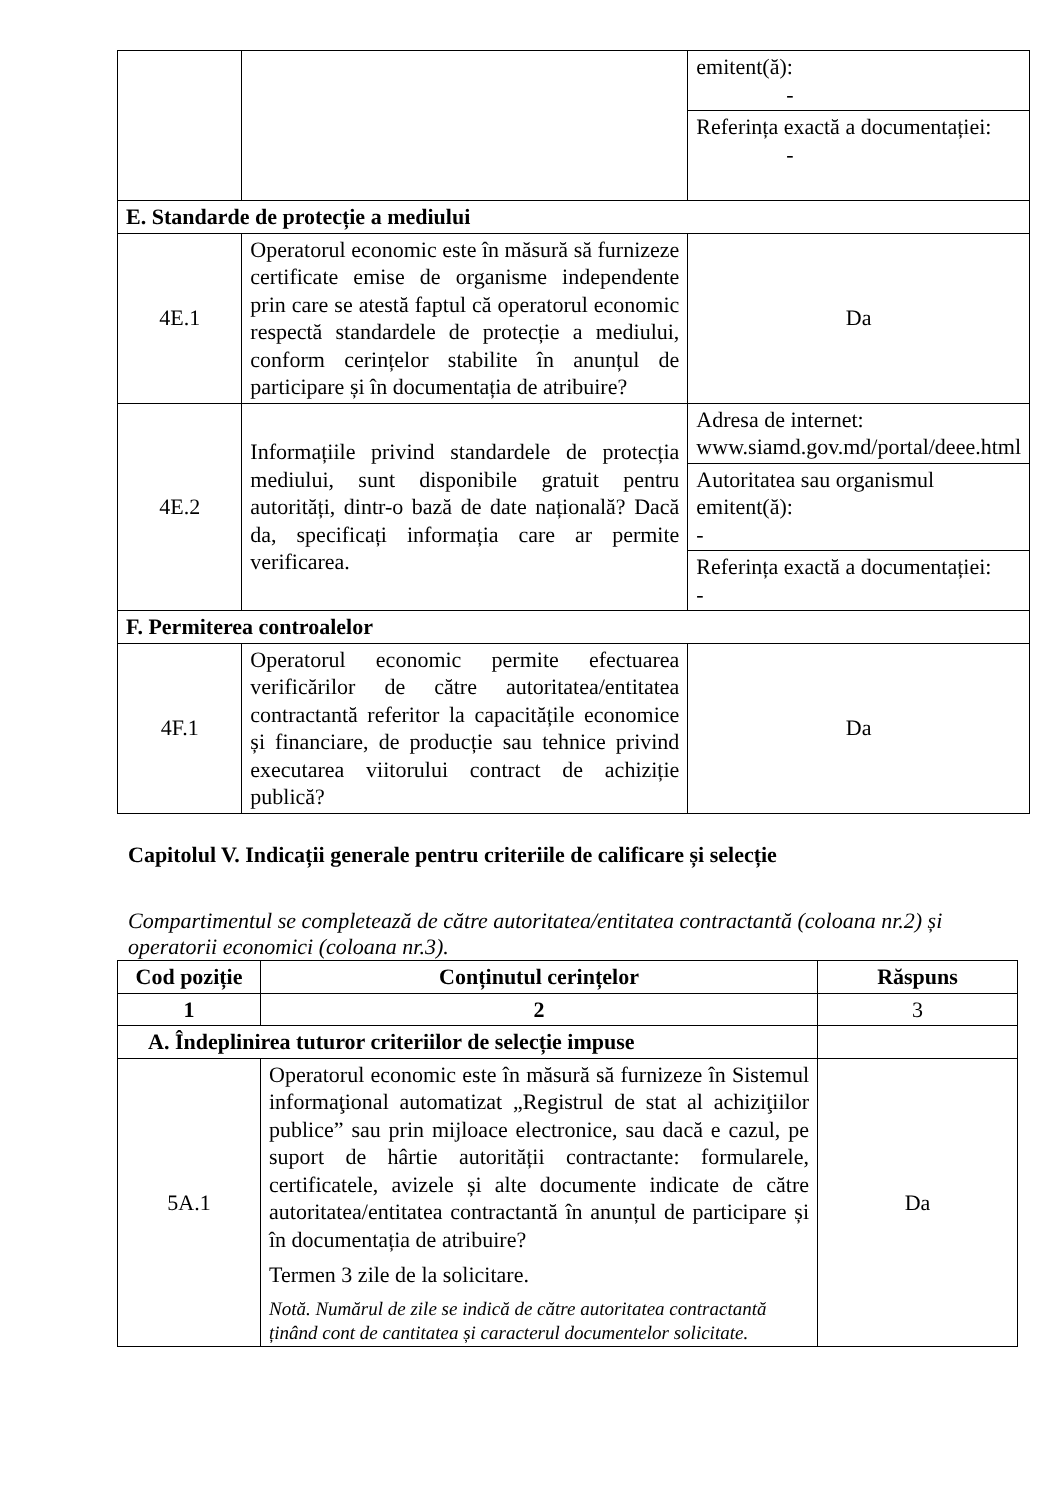| | | emitent(ă): - Referința exactă a documentației: - |
| E. Standarde de protecție a mediului | | |
| 4E.1 | Operatorul economic este în măsură să furnizeze certificate emise de organisme independente prin care se atestă faptul că operatorul economic respectă standardele de protecție a mediului, conform cerințelor stabilite în anunțul de participare și în documentația de atribuire? | Da |
| 4E.2 | Informațiile privind standardele de protecția mediului, sunt disponibile gratuit pentru autorități, dintr-o bază de date națională? Dacă da, specificați informația care ar permite verificarea. | Adresa de internet: www.siamd.gov.md/portal/deee.html Autoritatea sau organismul emitent(ă): - Referința exactă a documentației: - |
| F. Permiterea controalelor | | |
| 4F.1 | Operatorul economic permite efectuarea verificărilor de către autoritatea/entitatea contractantă referitor la capacitățile economice și financiare, de producție sau tehnice privind executarea viitorului contract de achiziție publică? | Da |
Capitolul V. Indicații generale pentru criteriile de calificare și selecție
Compartimentul se completează de către autoritatea/entitatea contractantă (coloana nr.2) și operatorii economici (coloana nr.3).
| Cod poziție | Conținutul cerințelor | Răspuns |
| --- | --- | --- |
| 1 | 2 | 3 |
| A. Îndeplinirea tuturor criteriilor de selecție impuse | | |
| 5A.1 | Operatorul economic este în măsură să furnizeze în Sistemul informaţional automatizat „Registrul de stat al achiziţiilor publice” sau prin mijloace electronice, sau dacă e cazul, pe suport de hârtie autorității contractante: formularele, certificatele, avizele și alte documente indicate de către autoritatea/entitatea contractantă în anunțul de participare și în documentația de atribuire? Termen 3 zile de la solicitare. Notă. Numărul de zile se indică de către autoritatea contractantă ținând cont de cantitatea și caracterul documentelor solicitate. | Da |